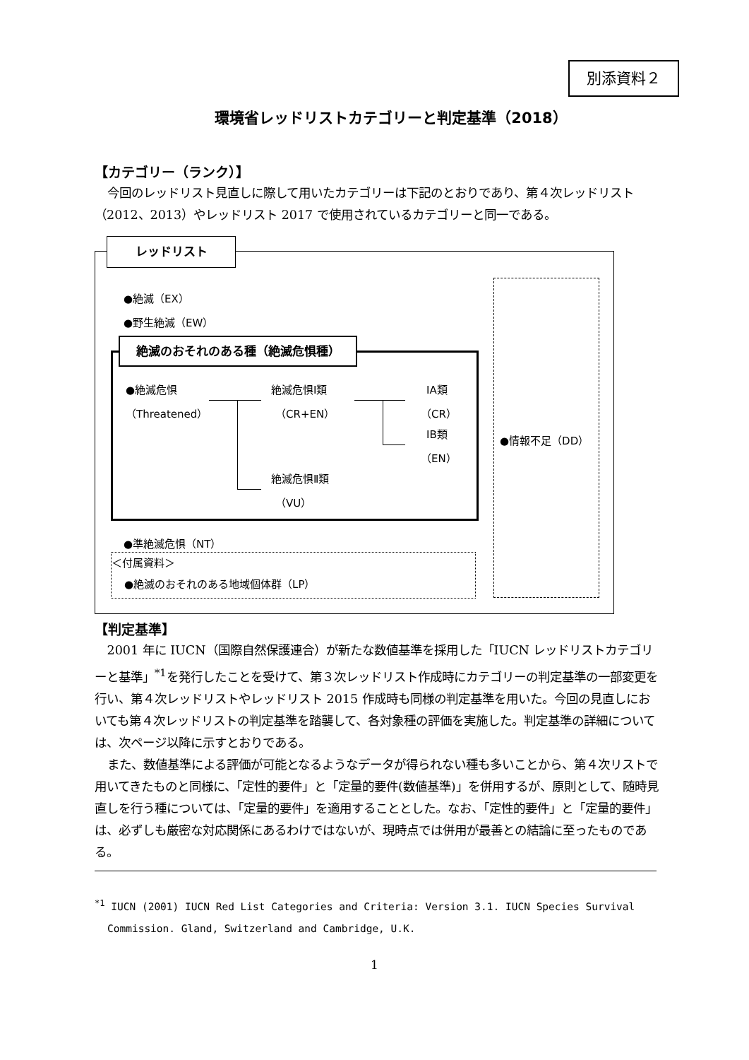別添資料２
環境省レッドリストカテゴリーと判定基準（2018）
【カテゴリー（ランク）】
今回のレッドリスト見直しに際して用いたカテゴリーは下記のとおりであり、第４次レッドリスト（2012、2013）やレッドリスト 2017 で使用されているカテゴリーと同一である。
レッドリスト
●絶滅（EX）
●野生絶滅（EW）
絶滅のおそれのある種（絶滅危惧種）
| ●絶滅危惧 | | | 絶滅危惧Ⅰ類 | | | ⅠA類 |
| （Threatened） | | | （CR+EN） | | | （CR） |
| | | | | | | ⅠB類 |
| | | | | | | （EN） |
| | | | 絶滅危惧Ⅱ類 | | | |
| | | | （VU） | | | |
●準絶滅危惧（NT）
＜付属資料＞
●絶滅のおそれのある地域個体群（LP）
●情報不足（DD）
【判定基準】
2001 年に IUCN（国際自然保護連合）が新たな数値基準を採用した「IUCN レッドリストカテゴリーと基準」<sup>*1</sup>を発行したことを受けて、第３次レッドリスト作成時にカテゴリーの判定基準の一部変更を行い、第４次レッドリストやレッドリスト 2015 作成時も同様の判定基準を用いた。今回の見直しにおいても第４次レッドリストの判定基準を踏襲して、各対象種の評価を実施した。判定基準の詳細については、次ページ以降に示すとおりである。
また、数値基準による評価が可能となるようなデータが得られない種も多いことから、第４次リストで用いてきたものと同様に、「定性的要件」と「定量的要件(数値基準)」を併用するが、原則として、随時見直しを行う種については、「定量的要件」を適用することとした。なお、「定性的要件」と「定量的要件」は、必ずしも厳密な対応関係にあるわけではないが、現時点では併用が最善との結論に至ったものである。
<sup>*1</sup> IUCN (2001) IUCN Red List Categories and Criteria: Version 3.1. IUCN Species Survival Commission. Gland, Switzerland and Cambridge, U.K.
1